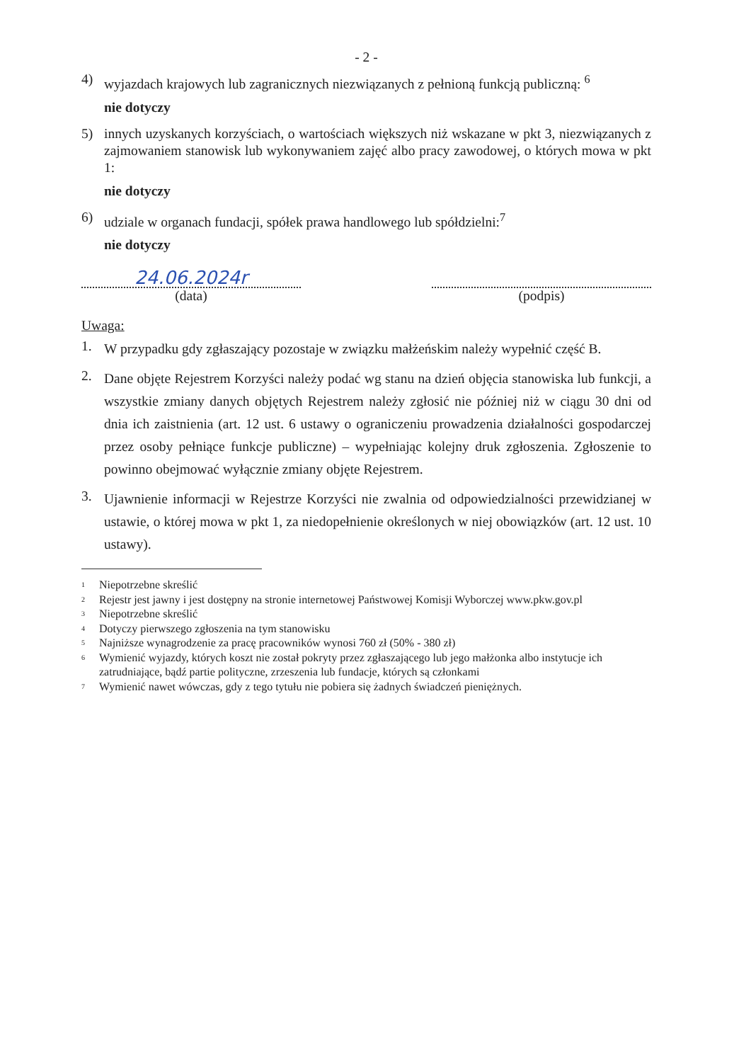- 2 -
4) wyjazdach krajowych lub zagranicznych niezwiązanych z pełnioną funkcją publiczną: <sup>6</sup>
nie dotyczy
5) innych uzyskanych korzyściach, o wartościach większych niż wskazane w pkt 3, niezwiązanych z zajmowaniem stanowisk lub wykonywaniem zajęć albo pracy zawodowej, o których mowa w pkt 1:
nie dotyczy
6) udziale w organach fundacji, spółek prawa handlowego lub spółdzielni:<sup>7</sup>
nie dotyczy
24.06.2024r
(data)
(podpis)
Uwaga:
1. W przypadku gdy zgłaszający pozostaje w związku małżeńskim należy wypełnić część B.
2. Dane objęte Rejestrem Korzyści należy podać wg stanu na dzień objęcia stanowiska lub funkcji, a wszystkie zmiany danych objętych Rejestrem należy zgłosić nie później niż w ciągu 30 dni od dnia ich zaistnienia (art. 12 ust. 6 ustawy o ograniczeniu prowadzenia działalności gospodarczej przez osoby pełniące funkcje publiczne) – wypełniając kolejny druk zgłoszenia. Zgłoszenie to powinno obejmować wyłącznie zmiany objęte Rejestrem.
3. Ujawnienie informacji w Rejestrze Korzyści nie zwalnia od odpowiedzialności przewidzianej w ustawie, o której mowa w pkt 1, za niedopełnienie określonych w niej obowiązków (art. 12 ust. 10 ustawy).
<sup>1</sup> Niepotrzebne skreślić
<sup>2</sup> Rejestr jest jawny i jest dostępny na stronie internetowej Państwowej Komisji Wyborczej www.pkw.gov.pl
<sup>3</sup> Niepotrzebne skreślić
<sup>4</sup> Dotyczy pierwszego zgłoszenia na tym stanowisku
<sup>5</sup> Najniższe wynagrodzenie za pracę pracowników wynosi 760 zł (50% - 380 zł)
<sup>6</sup> Wymienić wyjazdy, których koszt nie został pokryty przez zgłaszającego lub jego małżonka albo instytucje ich zatrudniające, bądź partie polityczne, zrzeszenia lub fundacje, których są członkami
<sup>7</sup> Wymienić nawet wówczas, gdy z tego tytułu nie pobiera się żadnych świadczeń pieniężnych.